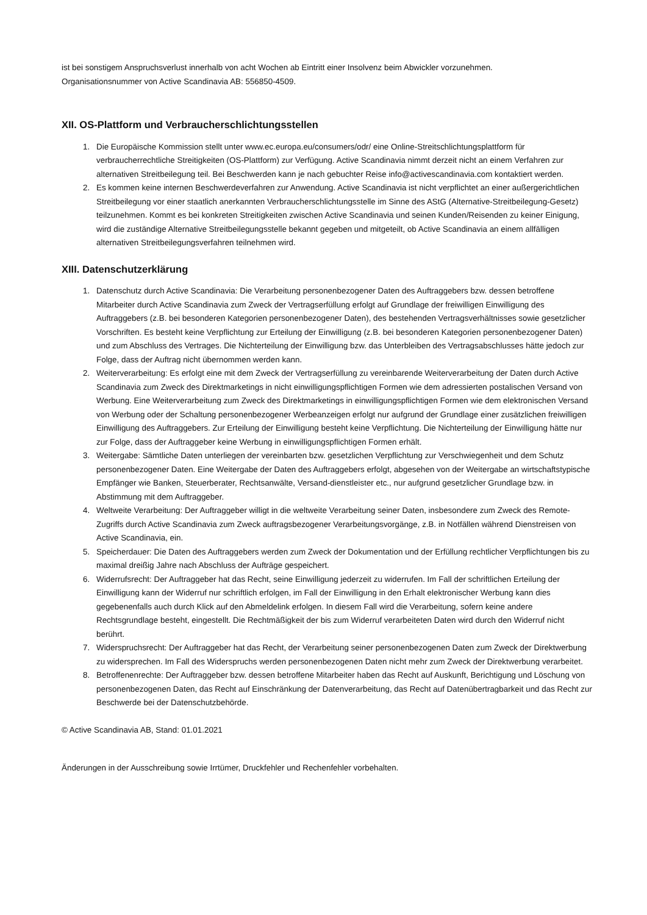ist bei sonstigem Anspruchsverlust innerhalb von acht Wochen ab Eintritt einer Insolvenz beim Abwickler vorzunehmen.
Organisationsnummer von Active Scandinavia AB: 556850-4509.
XII. OS-Plattform und Verbraucherschlichtungsstellen
1. Die Europäische Kommission stellt unter www.ec.europa.eu/consumers/odr/ eine Online-Streitschlichtungsplattform für verbraucherrechtliche Streitigkeiten (OS-Plattform) zur Verfügung. Active Scandinavia nimmt derzeit nicht an einem Verfahren zur alternativen Streitbeilegung teil. Bei Beschwerden kann je nach gebuchter Reise info@activescandinavia.com kontaktiert werden.
2. Es kommen keine internen Beschwerdeverfahren zur Anwendung. Active Scandinavia ist nicht verpflichtet an einer außergerichtlichen Streitbeilegung vor einer staatlich anerkannten Verbraucherschlichtungsstelle im Sinne des AStG (Alternative-Streitbeilegung-Gesetz) teilzunehmen. Kommt es bei konkreten Streitigkeiten zwischen Active Scandinavia und seinen Kunden/Reisenden zu keiner Einigung, wird die zuständige Alternative Streitbeilegungsstelle bekannt gegeben und mitgeteilt, ob Active Scandinavia an einem allfälligen alternativen Streitbeilegungsverfahren teilnehmen wird.
XIII. Datenschutzerklärung
1. Datenschutz durch Active Scandinavia: Die Verarbeitung personenbezogener Daten des Auftraggebers bzw. dessen betroffene Mitarbeiter durch Active Scandinavia zum Zweck der Vertragserfüllung erfolgt auf Grundlage der freiwilligen Einwilligung des Auftraggebers (z.B. bei besonderen Kategorien personenbezogener Daten), des bestehenden Vertragsverhältnisses sowie gesetzlicher Vorschriften. Es besteht keine Verpflichtung zur Erteilung der Einwilligung (z.B. bei besonderen Kategorien personenbezogener Daten) und zum Abschluss des Vertrages. Die Nichterteilung der Einwilligung bzw. das Unterbleiben des Vertragsabschlusses hätte jedoch zur Folge, dass der Auftrag nicht übernommen werden kann.
2. Weiterverarbeitung: Es erfolgt eine mit dem Zweck der Vertragserfüllung zu vereinbarende Weiterverarbeitung der Daten durch Active Scandinavia zum Zweck des Direktmarketings in nicht einwilligungspflichtigen Formen wie dem adressierten postalischen Versand von Werbung. Eine Weiterverarbeitung zum Zweck des Direktmarketings in einwilligungspflichtigen Formen wie dem elektronischen Versand von Werbung oder der Schaltung personenbezogener Werbeanzeigen erfolgt nur aufgrund der Grundlage einer zusätzlichen freiwilligen Einwilligung des Auftraggebers. Zur Erteilung der Einwilligung besteht keine Verpflichtung. Die Nichterteilung der Einwilligung hätte nur zur Folge, dass der Auftraggeber keine Werbung in einwilligungspflichtigen Formen erhält.
3. Weitergabe: Sämtliche Daten unterliegen der vereinbarten bzw. gesetzlichen Verpflichtung zur Verschwiegenheit und dem Schutz personenbezogener Daten. Eine Weitergabe der Daten des Auftraggebers erfolgt, abgesehen von der Weitergabe an wirtschaftstypische Empfänger wie Banken, Steuerberater, Rechtsanwälte, Versand-dienstleister etc., nur aufgrund gesetzlicher Grundlage bzw. in Abstimmung mit dem Auftraggeber.
4. Weltweite Verarbeitung: Der Auftraggeber willigt in die weltweite Verarbeitung seiner Daten, insbesondere zum Zweck des Remote-Zugriffs durch Active Scandinavia zum Zweck auftragsbezogener Verarbeitungsvorgänge, z.B. in Notfällen während Dienstreisen von Active Scandinavia, ein.
5. Speicherdauer: Die Daten des Auftraggebers werden zum Zweck der Dokumentation und der Erfüllung rechtlicher Verpflichtungen bis zu maximal dreißig Jahre nach Abschluss der Aufträge gespeichert.
6. Widerrufsrecht: Der Auftraggeber hat das Recht, seine Einwilligung jederzeit zu widerrufen. Im Fall der schriftlichen Erteilung der Einwilligung kann der Widerruf nur schriftlich erfolgen, im Fall der Einwilligung in den Erhalt elektronischer Werbung kann dies gegebenenfalls auch durch Klick auf den Abmeldelink erfolgen. In diesem Fall wird die Verarbeitung, sofern keine andere Rechtsgrundlage besteht, eingestellt. Die Rechtmäßigkeit der bis zum Widerruf verarbeiteten Daten wird durch den Widerruf nicht berührt.
7. Widerspruchsrecht: Der Auftraggeber hat das Recht, der Verarbeitung seiner personenbezogenen Daten zum Zweck der Direktwerbung zu widersprechen. Im Fall des Widerspruchs werden personenbezogenen Daten nicht mehr zum Zweck der Direktwerbung verarbeitet.
8. Betroffenenrechte: Der Auftraggeber bzw. dessen betroffene Mitarbeiter haben das Recht auf Auskunft, Berichtigung und Löschung von personenbezogenen Daten, das Recht auf Einschränkung der Datenverarbeitung, das Recht auf Datenübertragbarkeit und das Recht zur Beschwerde bei der Datenschutzbehörde.
© Active Scandinavia AB, Stand: 01.01.2021
Änderungen in der Ausschreibung sowie Irrtümer, Druckfehler und Rechenfehler vorbehalten.